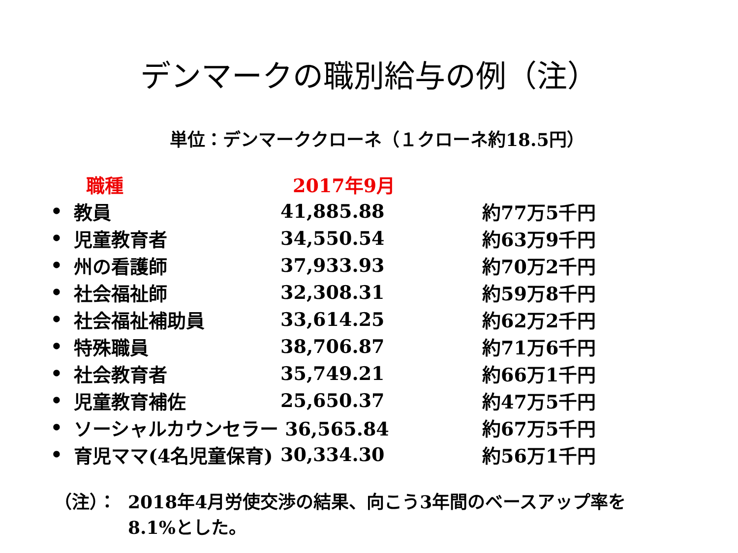デンマークの職別給与の例（注）
単位：デンマーククローネ（１クローネ約18.5円）
| | 職種 | 2017年9月 | |
| --- | --- | --- | --- |
| • | 教員 | 41,885.88 | 約77万5千円 |
| • | 児童教育者 | 34,550.54 | 約63万9千円 |
| • | 州の看護師 | 37,933.93 | 約70万2千円 |
| • | 社会福祉師 | 32,308.31 | 約59万8千円 |
| • | 社会福祉補助員 | 33,614.25 | 約62万2千円 |
| • | 特殊職員 | 38,706.87 | 約71万6千円 |
| • | 社会教育者 | 35,749.21 | 約66万1千円 |
| • | 児童教育補佐 | 25,650.37 | 約47万5千円 |
| • | ソーシャルカウンセラー 36,565.84 | | 約67万5千円 |
| • | 育児ママ(4名児童保育) | 30,334.30 | 約56万1千円 |
（注）： 2018年4月労使交渉の結果、向こう3年間のベースアップ率を
8.1%とした。